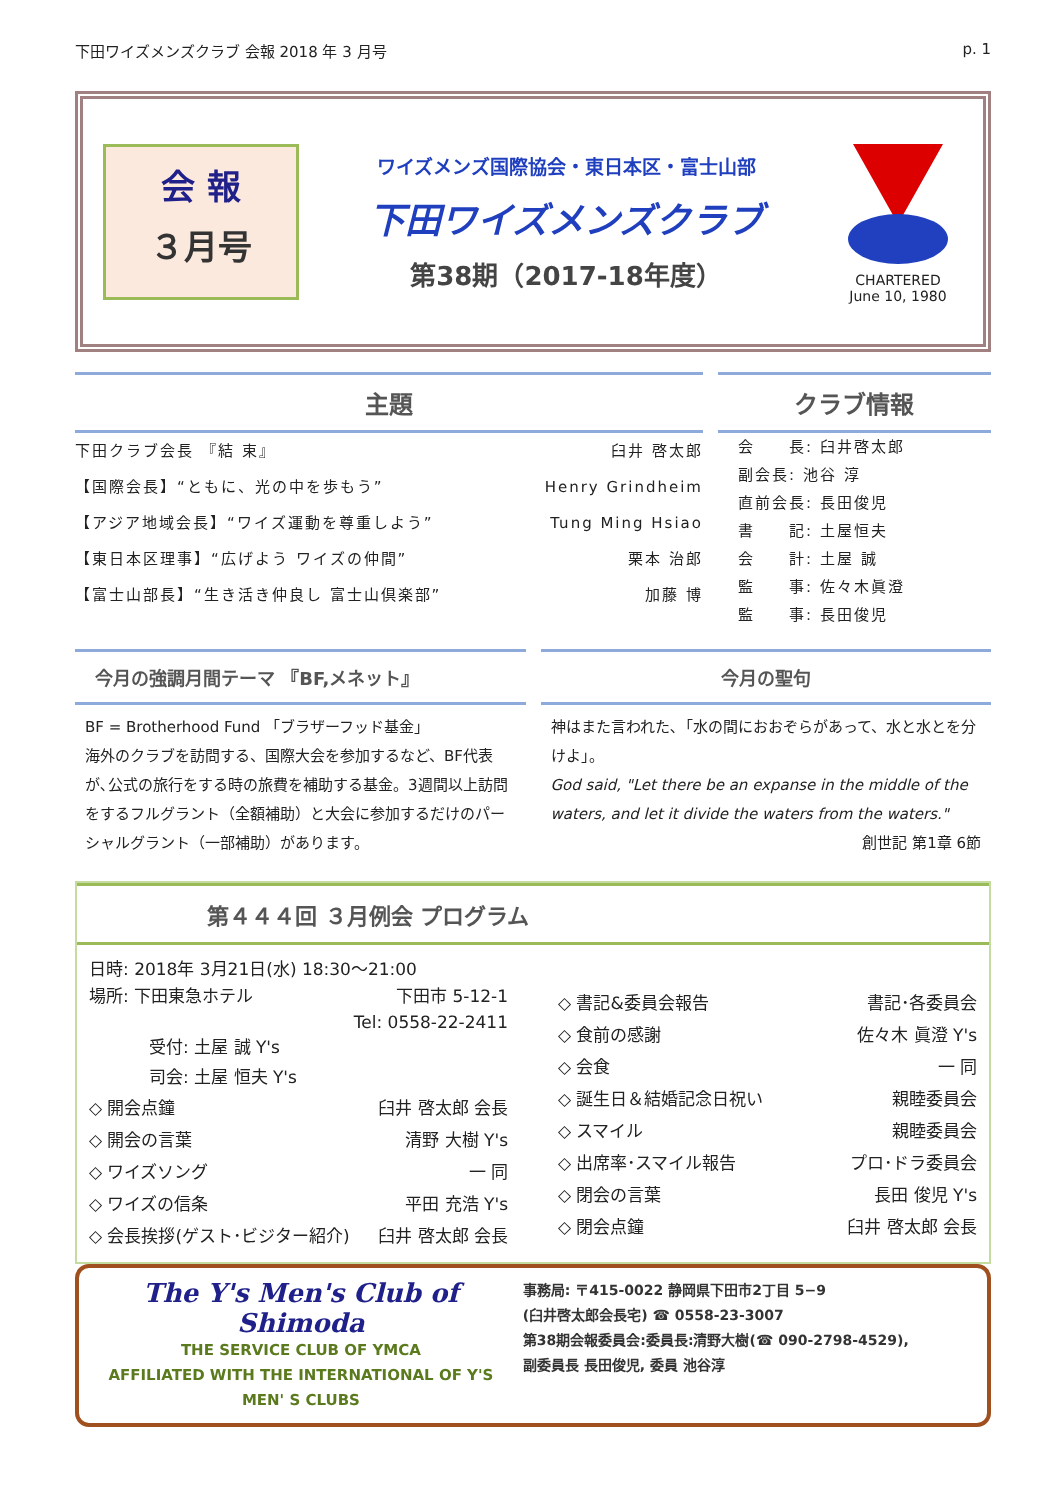下田ワイズメンズクラブ 会報 2018 年 3 月号 p. 1
会 報
３月号
ワイズメンズ国際協会・東日本区・富士山部
下田ワイズメンズクラブ
第38期（2017-18年度）
CHARTERED
June 10, 1980
主題
下田クラブ会長 『結 束』 臼井 啓太郎
【国際会長】“ともに、光の中を歩もう” Henry Grindheim
【アジア地域会長】“ワイズ運動を尊重しよう” Tung Ming Hsiao
【東日本区理事】“広げよう ワイズの仲間” 栗本 治郎
【富士山部長】“生き活き仲良し 富士山倶楽部” 加藤 博
クラブ情報
会　　長: 臼井啓太郎
副会長: 池谷 淳
直前会長: 長田俊児
書　　記: 土屋恒夫
会　　計: 土屋 誠
監　　事: 佐々木眞澄
監　　事: 長田俊児
今月の強調月間テーマ 『BF,メネット』
BF = Brotherhood Fund 「ブラザーフッド基金」
海外のクラブを訪問する、国際大会を参加するなど、BF代表が､公式の旅行をする時の旅費を補助する基金。3週間以上訪問をするフルグラント（全額補助）と大会に参加するだけのパーシャルグラント（一部補助）があります。
今月の聖句
神はまた言われた､「水の間におおぞらがあって、水と水とを分けよ」。
God said, "Let there be an expanse in the middle of the waters, and let it divide the waters from the waters."
創世記 第1章 6節
第４４４回 ３月例会 プログラム
日時: 2018年 3月21日(水) 18:30～21:00
場所: 下田東急ホテル 下田市 5-12-1
Tel: 0558-22-2411
受付: 土屋 誠 Y's
司会: 土屋 恒夫 Y's
◇ 開会点鐘 臼井 啓太郎 会長
◇ 開会の言葉 清野 大樹 Y's
◇ ワイズソング 一 同
◇ ワイズの信条 平田 充浩 Y's
◇ 会長挨拶(ゲスト･ビジター紹介) 臼井 啓太郎 会長
◇ 書記&委員会報告 書記･各委員会
◇ 食前の感謝 佐々木 眞澄 Y's
◇ 会食 一 同
◇ 誕生日＆結婚記念日祝い 親睦委員会
◇ スマイル 親睦委員会
◇ 出席率･スマイル報告 プロ･ドラ委員会
◇ 閉会の言葉 長田 俊児 Y's
◇ 閉会点鐘 臼井 啓太郎 会長
The Y's Men's Club of Shimoda
THE SERVICE CLUB OF YMCA
AFFILIATED WITH THE INTERNATIONAL OF Y'S MEN' S CLUBS
事務局: 〒415-0022 静岡県下田市2丁目 5−9
(臼井啓太郎会長宅) ☎ 0558-23-3007
第38期会報委員会:委員長:清野大樹(☎ 090-2798-4529),
副委員長 長田俊児, 委員 池谷淳